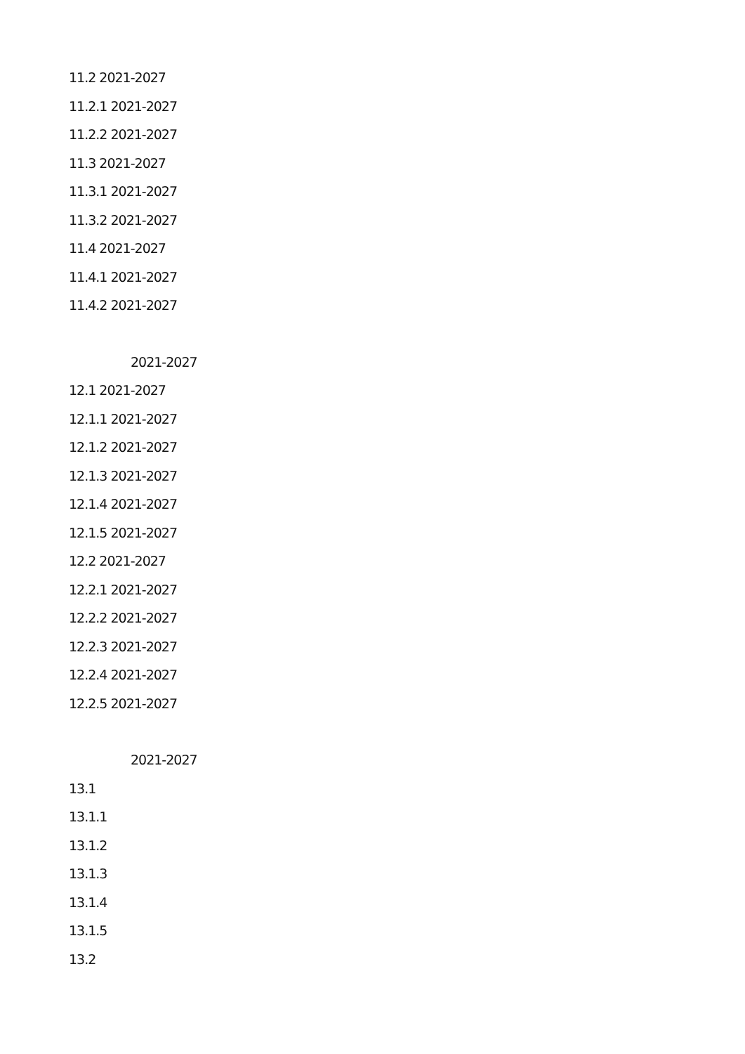11.2 2021-2027
11.2.1 2021-2027
11.2.2 2021-2027
11.3 2021-2027
11.3.1 2021-2027
11.3.2 2021-2027
11.4 2021-2027
11.4.1 2021-2027
11.4.2 2021-2027
2021-2027
12.1 2021-2027
12.1.1 2021-2027
12.1.2 2021-2027
12.1.3 2021-2027
12.1.4 2021-2027
12.1.5 2021-2027
12.2 2021-2027
12.2.1 2021-2027
12.2.2 2021-2027
12.2.3 2021-2027
12.2.4 2021-2027
12.2.5 2021-2027
2021-2027
13.1
13.1.1
13.1.2
13.1.3
13.1.4
13.1.5
13.2